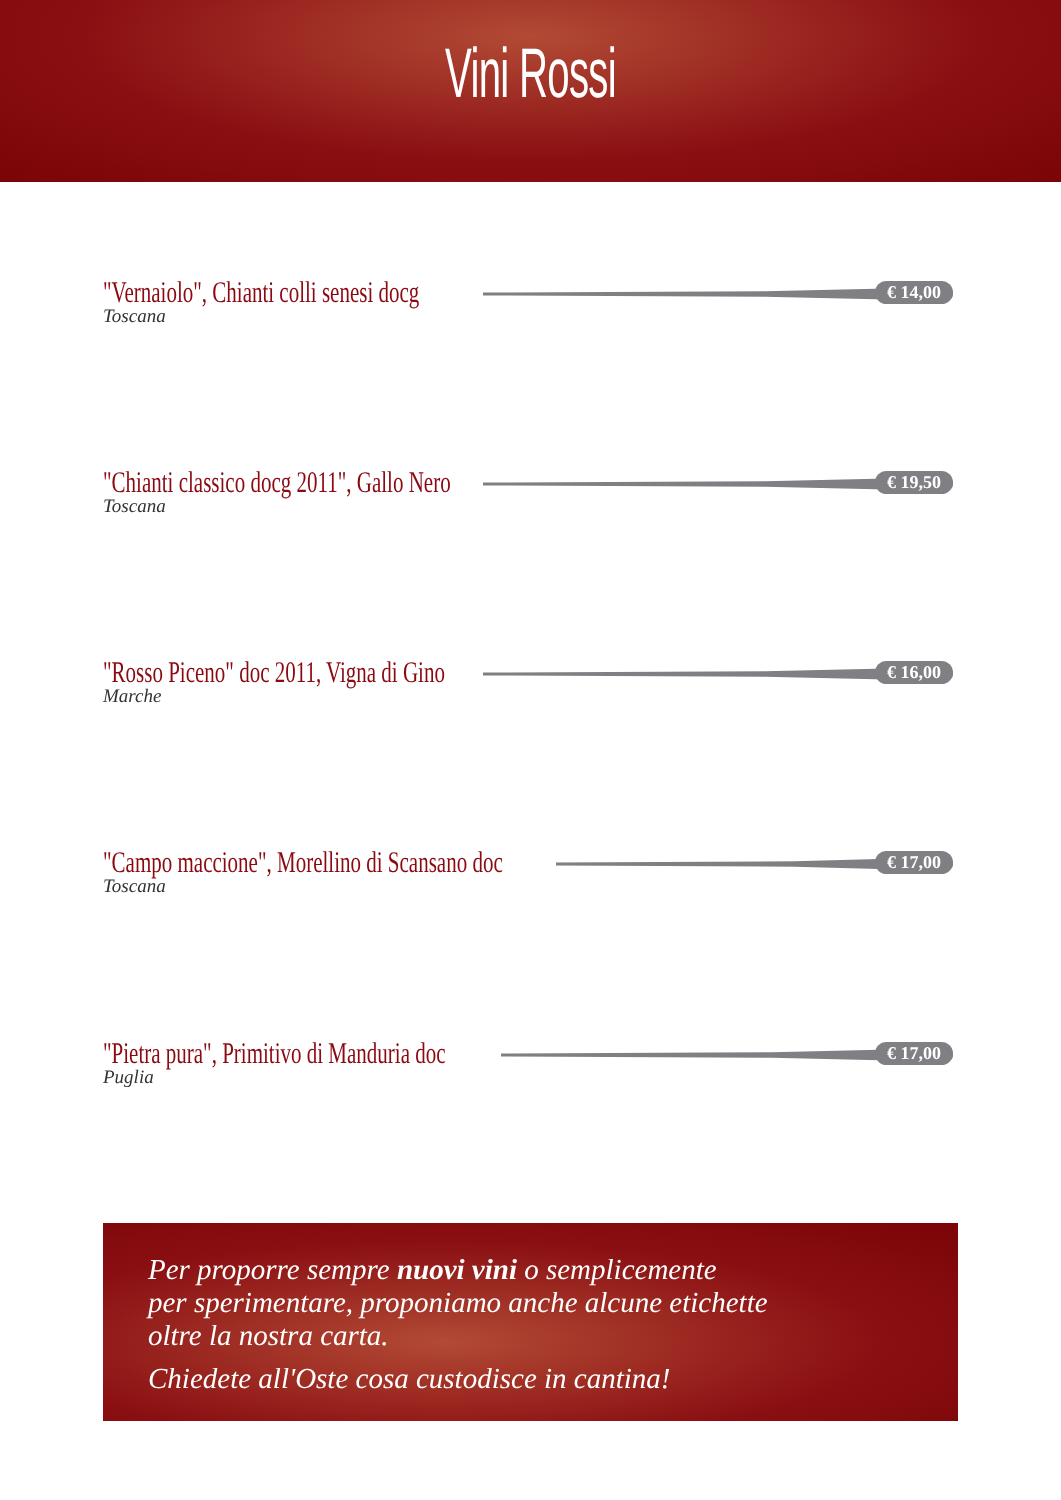Vini Rossi
"Vernaiolo", Chianti colli senesi docg
€ 14,00
Toscana
"Chianti classico docg 2011", Gallo Nero
€ 19,50
Toscana
"Rosso Piceno" doc 2011, Vigna di Gino
€ 16,00
Marche
"Campo maccione", Morellino di Scansano doc
€ 17,00
Toscana
"Pietra pura", Primitivo di Manduria doc
€ 17,00
Puglia
Per proporre sempre nuovi vini o semplicemente
per sperimentare, proponiamo anche alcune etichette
oltre la nostra carta.
Chiedete all'Oste cosa custodisce in cantina!